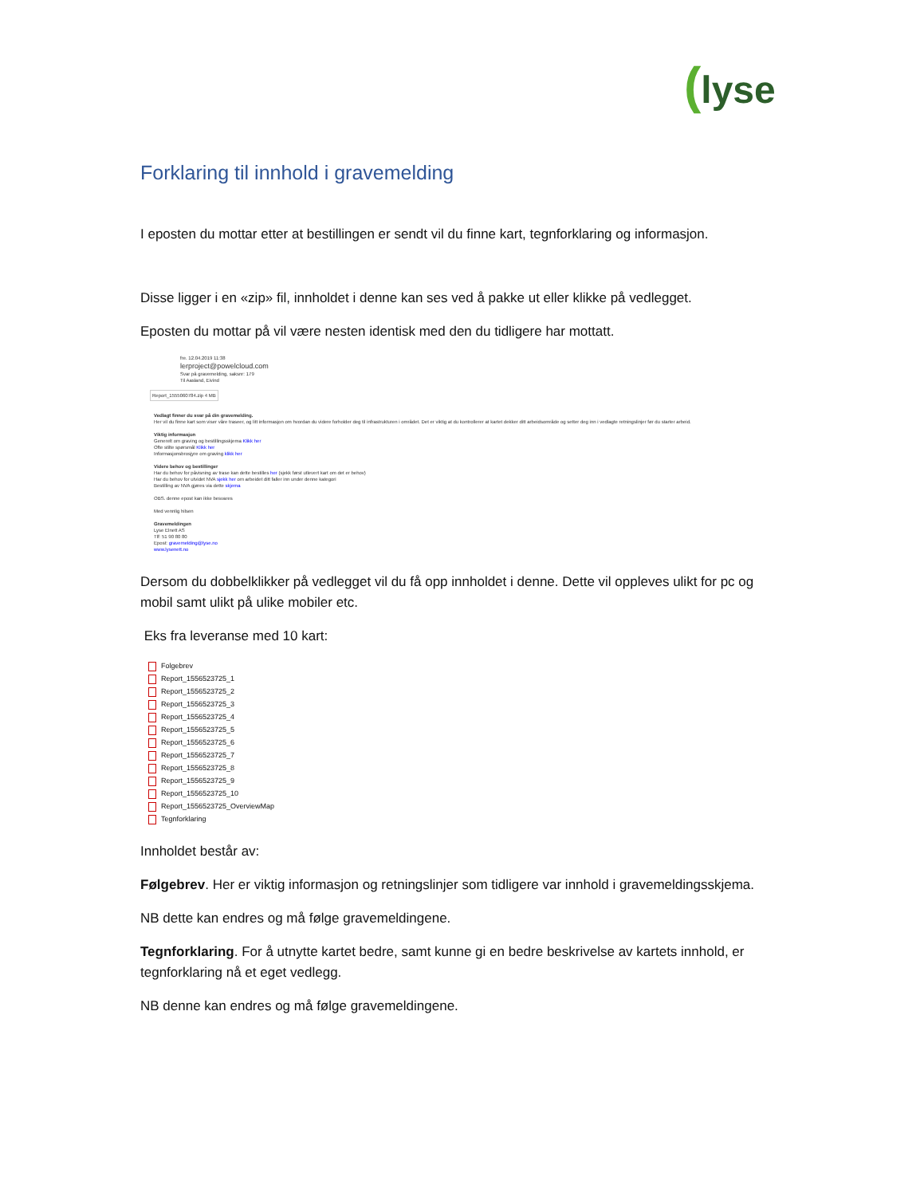(lyse
Forklaring til innhold i gravemelding
I eposten du mottar etter at bestillingen er sendt vil du finne kart, tegnforklaring og informasjon.
Disse ligger i en «zip» fil, innholdet i denne kan ses ved å pakke ut eller klikke på vedlegget.
Eposten du mottar på vil være nesten identisk med den du tidligere har mottatt.
fre. 12.04.2019 11:38
lerproject@powelcloud.com
Svar på gravemelding, saksnr: 179
Til Aasland, Eivind
Report_1555060784.zip 4 MB
Vedlagt finner du svar på din gravemelding.
Her vil du finne kart som viser våre traseer, og litt informasjon om hvordan du videre forholder deg til infrastrukturen i området. Det er viktig at du kontrollerer at kartet dekker ditt arbeidsområde og setter deg inn i vedlagte retningslinjer før du starter arbeid.
Viktig informasjon
Generelt om graving og bestillingsskjema Klikk her
Ofte stilte spørsmål Klikk her
Informasjonsbrosjyre om graving klikk her
Videre behov og bestillinger
Har du behov for påvisning av trase kan dette bestilles her (sjekk først utlevert kart om det er behov)
Har du behov for utvidet NVA sjekk her om arbeidet ditt faller inn under denne kategori
Bestilling av NVA gjøres via dette skjema
OBS. denne epost kan ikke besvares
Med vennlig hilsen
Gravemeldingen
Lyse Elnett AS
Tlf: 51 90 80 80
Epost: gravemelding@lyse.no
www.lysenett.no
Dersom du dobbelklikker på vedlegget vil du få opp innholdet i denne. Dette vil oppleves ulikt for pc og mobil samt ulikt på ulike mobiler etc.
Eks fra leveranse med 10 kart:
Folgebrev
Report_1556523725_1
Report_1556523725_2
Report_1556523725_3
Report_1556523725_4
Report_1556523725_5
Report_1556523725_6
Report_1556523725_7
Report_1556523725_8
Report_1556523725_9
Report_1556523725_10
Report_1556523725_OverviewMap
Tegnforklaring
Innholdet består av:
Følgebrev. Her er viktig informasjon og retningslinjer som tidligere var innhold i gravemeldingsskjema.
NB dette kan endres og må følge gravemeldingene.
Tegnforklaring. For å utnytte kartet bedre, samt kunne gi en bedre beskrivelse av kartets innhold, er tegnforklaring nå et eget vedlegg.
NB denne kan endres og må følge gravemeldingene.